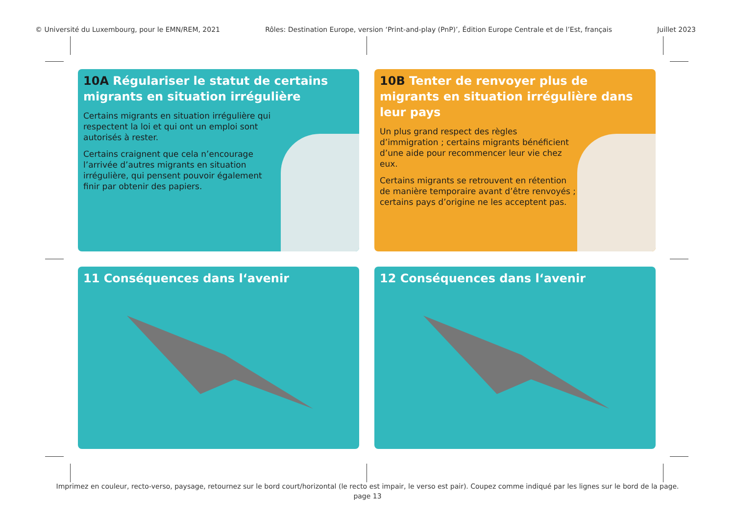© Université du Luxembourg, pour le EMN/REM, 2021 Rôles: Destination Europe, version ‘Print-and-play (PnP)’, Édition Europe Centrale et de l’Est, français Juillet 2023
10A Régulariser le statut de certains migrants en situation irrégulière
Certains migrants en situation irrégulière qui respectent la loi et qui ont un emploi sont autorisés à rester.
Certains craignent que cela n’encourage l’arrivée d’autres migrants en situation irrégulière, qui pensent pouvoir également finir par obtenir des papiers.
10B Tenter de renvoyer plus de migrants en situation irrégulière dans leur pays
Un plus grand respect des règles d’immigration ; certains migrants bénéficient d’une aide pour recommencer leur vie chez eux.
Certains migrants se retrouvent en rétention de manière temporaire avant d’être renvoyés ; certains pays d’origine ne les acceptent pas.
11 Conséquences dans l‘avenir
12 Conséquences dans l‘avenir
Imprimez en couleur, recto-verso, paysage, retournez sur le bord court/horizontal (le recto est impair, le verso est pair). Coupez comme indiqué par les lignes sur le bord de la page.
page 13